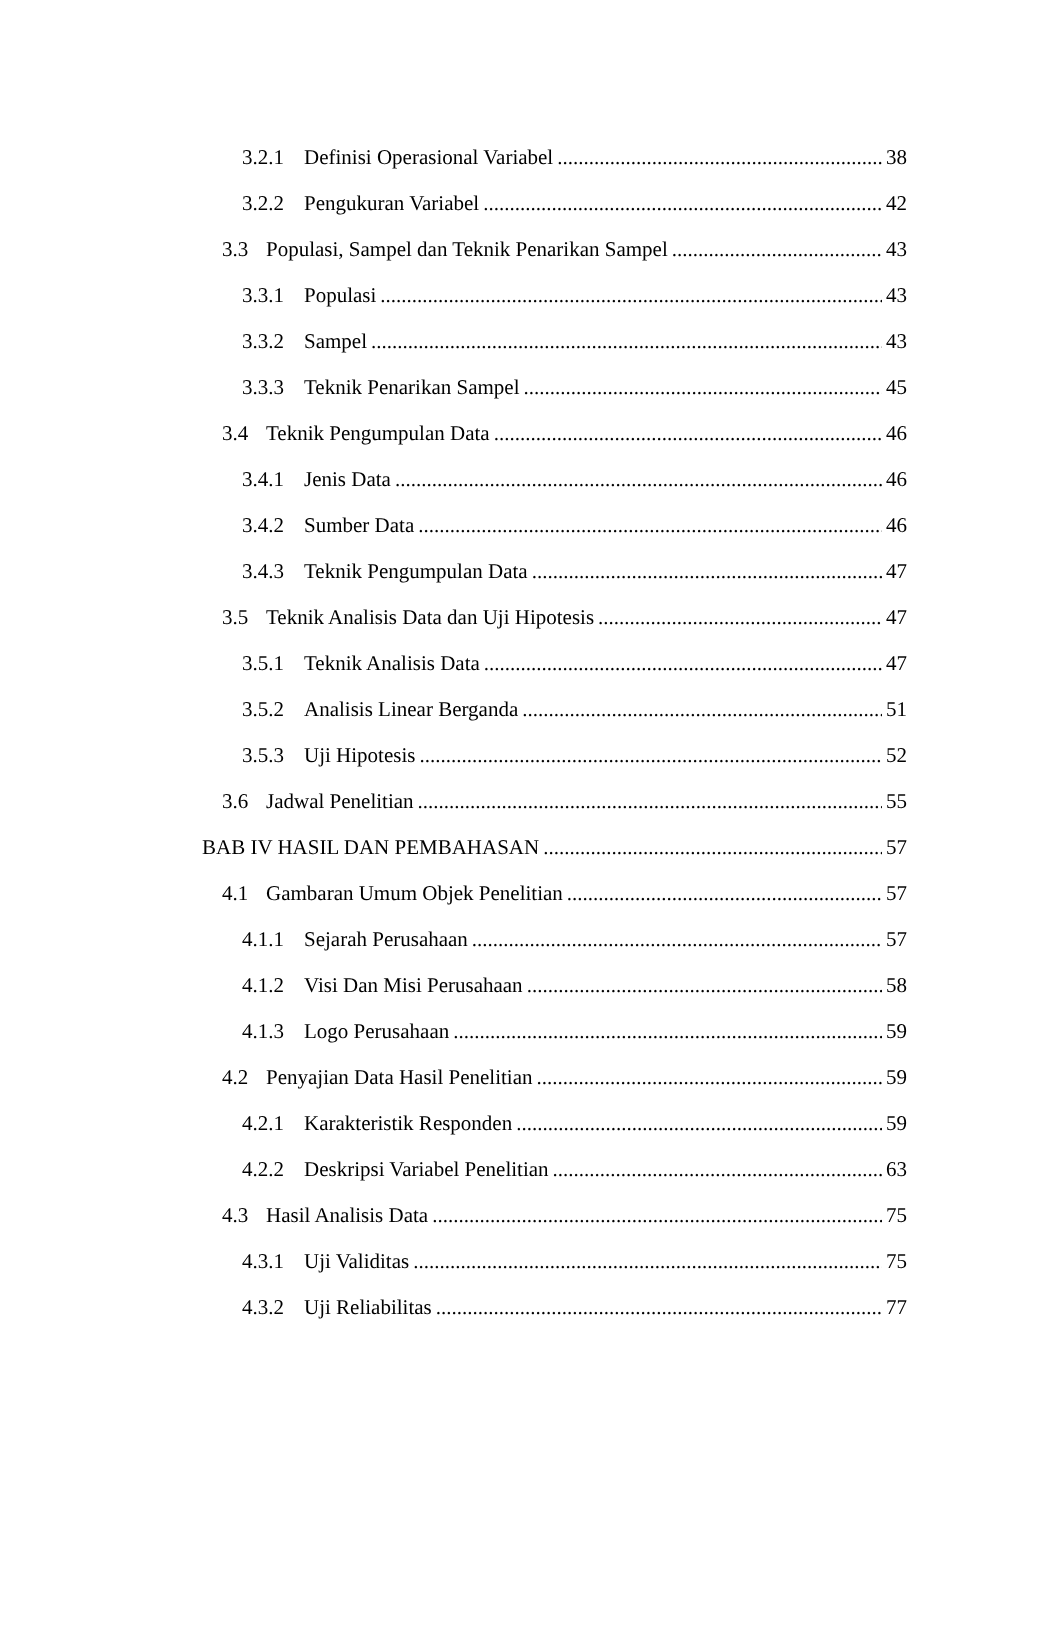3.2.1 Definisi Operasional Variabel 38
3.2.2 Pengukuran Variabel 42
3.3 Populasi, Sampel dan Teknik Penarikan Sampel 43
3.3.1 Populasi 43
3.3.2 Sampel 43
3.3.3 Teknik Penarikan Sampel 45
3.4 Teknik Pengumpulan Data 46
3.4.1 Jenis Data 46
3.4.2 Sumber Data 46
3.4.3 Teknik Pengumpulan Data 47
3.5 Teknik Analisis Data dan Uji Hipotesis 47
3.5.1 Teknik Analisis Data 47
3.5.2 Analisis Linear Berganda 51
3.5.3 Uji Hipotesis 52
3.6 Jadwal Penelitian 55
BAB IV HASIL DAN PEMBAHASAN 57
4.1 Gambaran Umum Objek Penelitian 57
4.1.1 Sejarah Perusahaan 57
4.1.2 Visi Dan Misi Perusahaan 58
4.1.3 Logo Perusahaan 59
4.2 Penyajian Data Hasil Penelitian 59
4.2.1 Karakteristik Responden 59
4.2.2 Deskripsi Variabel Penelitian 63
4.3 Hasil Analisis Data 75
4.3.1 Uji Validitas 75
4.3.2 Uji Reliabilitas 77